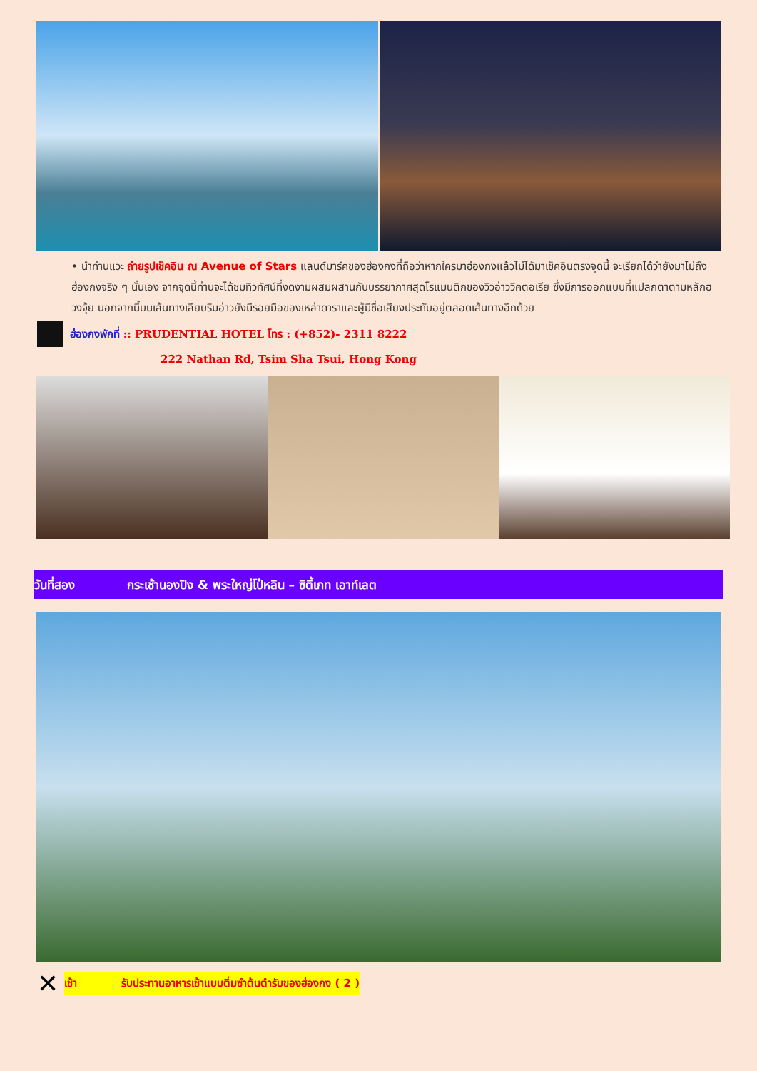• นำท่านแวะ ถ่ายรูปเช็คอิน ณ Avenue of Stars แลนด์มาร์คของฮ่องกงที่ถือว่าหากใครมาฮ่องกงแล้วไม่ได้มาเช็คอินตรงจุดนี้ จะเรียกได้ว่ายังมาไม่ถึงฮ่องกงจริง ๆ นั่นเอง จากจุดนี้ท่านจะได้ชมทิวทัศน์ที่งดงามผสมผสานกับบรรยากาศสุดโรแมนติกของวิวอ่าววิคตอเรีย ซึ่งมีการออกแบบที่แปลกตาตามหลักฮวงจุ้ย นอกจากนี้บนเส้นทางเลียบริมอ่าวยังมีรอยมือของเหล่าดาราและผู้มีชื่อเสียงประทับอยู่ตลอดเส้นทางอีกด้วย
ฮ่องกงพักที่ :: PRUDENTIAL HOTEL โทร : (+852)- 2311 8222
222 Nathan Rd, Tsim Sha Tsui, Hong Kong
วันที่สอง กระเช้านองปิง & พระใหญ่โป๋หลิน – ซิตี้เกท เอาท์เลต
✕ เช้า รับประทานอาหารเช้าแบบติ่มซำต้นตำรับของฮ่องกง ( 2 )